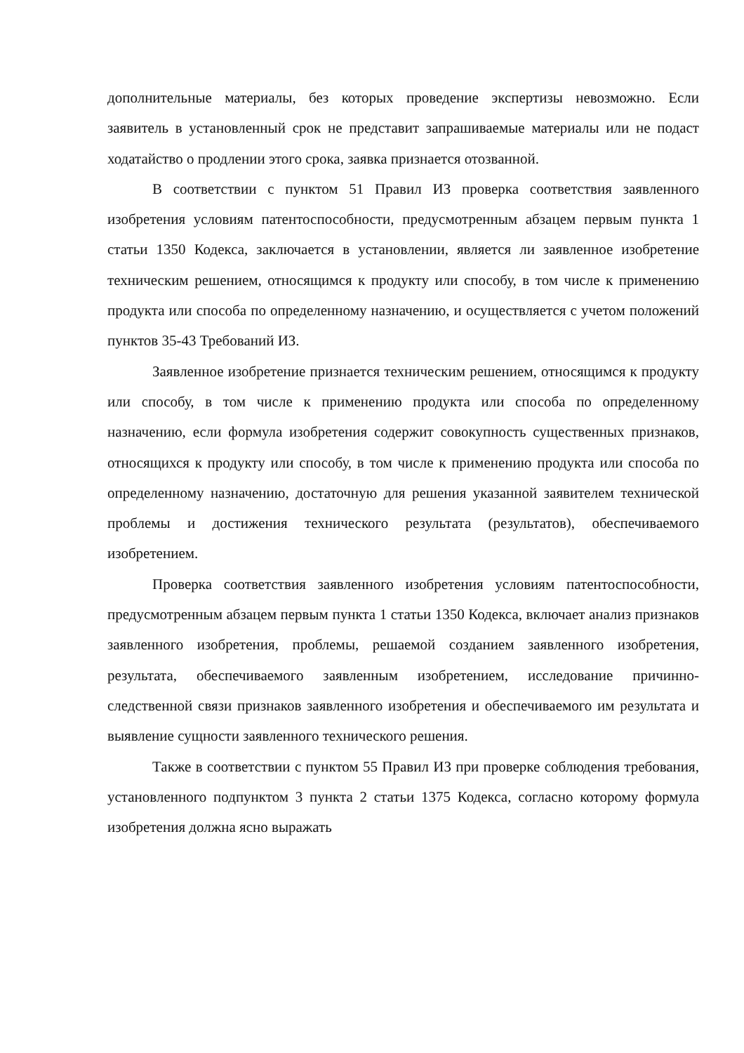дополнительные материалы, без которых проведение экспертизы невозможно. Если заявитель в установленный срок не представит запрашиваемые материалы или не подаст ходатайство о продлении этого срока, заявка признается отозванной.
В соответствии с пунктом 51 Правил ИЗ проверка соответствия заявленного изобретения условиям патентоспособности, предусмотренным абзацем первым пункта 1 статьи 1350 Кодекса, заключается в установлении, является ли заявленное изобретение техническим решением, относящимся к продукту или способу, в том числе к применению продукта или способа по определенному назначению, и осуществляется с учетом положений пунктов 35-43 Требований ИЗ.
Заявленное изобретение признается техническим решением, относящимся к продукту или способу, в том числе к применению продукта или способа по определенному назначению, если формула изобретения содержит совокупность существенных признаков, относящихся к продукту или способу, в том числе к применению продукта или способа по определенному назначению, достаточную для решения указанной заявителем технической проблемы и достижения технического результата (результатов), обеспечиваемого изобретением.
Проверка соответствия заявленного изобретения условиям патентоспособности, предусмотренным абзацем первым пункта 1 статьи 1350 Кодекса, включает анализ признаков заявленного изобретения, проблемы, решаемой созданием заявленного изобретения, результата, обеспечиваемого заявленным изобретением, исследование причинно-следственной связи признаков заявленного изобретения и обеспечиваемого им результата и выявление сущности заявленного технического решения.
Также в соответствии с пунктом 55 Правил ИЗ при проверке соблюдения требования, установленного подпунктом 3 пункта 2 статьи 1375 Кодекса, согласно которому формула изобретения должна ясно выражать